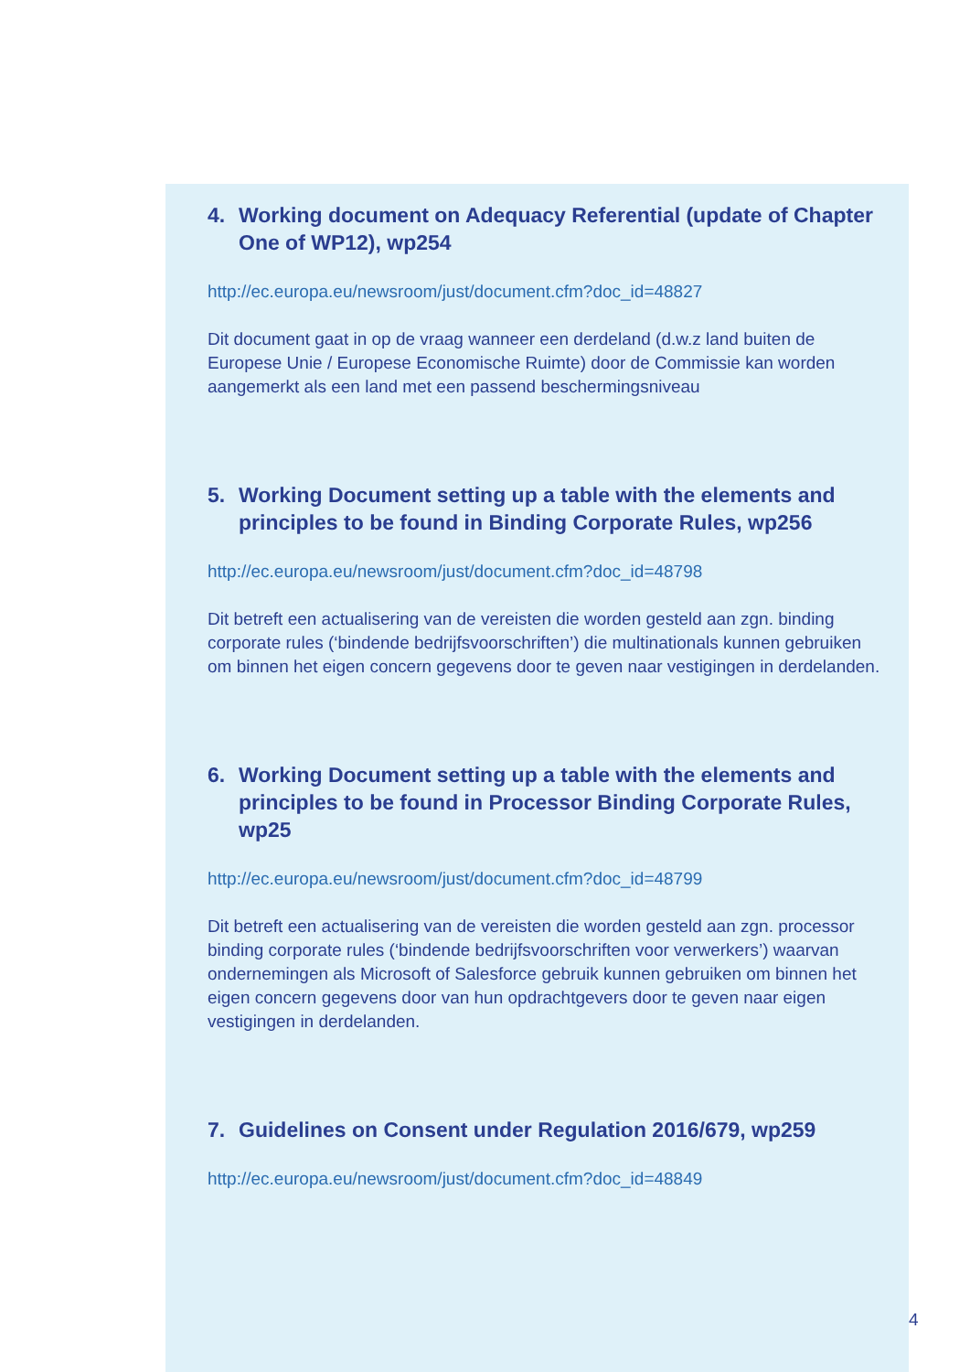4. Working document on Adequacy Referential (update of Chapter One of WP12), wp254
http://ec.europa.eu/newsroom/just/document.cfm?doc_id=48827
Dit document gaat in op de vraag wanneer een derdeland (d.w.z land buiten de Europese Unie / Europese Economische Ruimte) door de Commissie kan worden aangemerkt als een land met een passend beschermingsniveau
5. Working Document setting up a table with the elements and principles to be found in Binding Corporate Rules, wp256
http://ec.europa.eu/newsroom/just/document.cfm?doc_id=48798
Dit betreft een actualisering van de vereisten die worden gesteld aan zgn. binding corporate rules (‘bindende bedrijfsvoorschriften’) die multinationals kunnen gebruiken om binnen het eigen concern gegevens door te geven naar vestigingen in derdelanden.
6. Working Document setting up a table with the elements and principles to be found in Processor Binding Corporate Rules, wp25
http://ec.europa.eu/newsroom/just/document.cfm?doc_id=48799
Dit betreft een actualisering van de vereisten die worden gesteld aan zgn. processor binding corporate rules (‘bindende bedrijfsvoorschriften voor verwerkers’) waarvan ondernemingen als Microsoft of Salesforce gebruik kunnen gebruiken om binnen het eigen concern gegevens door van hun opdrachtgevers door te geven naar eigen vestigingen in derdelanden.
7. Guidelines on Consent under Regulation 2016/679, wp259
http://ec.europa.eu/newsroom/just/document.cfm?doc_id=48849
4